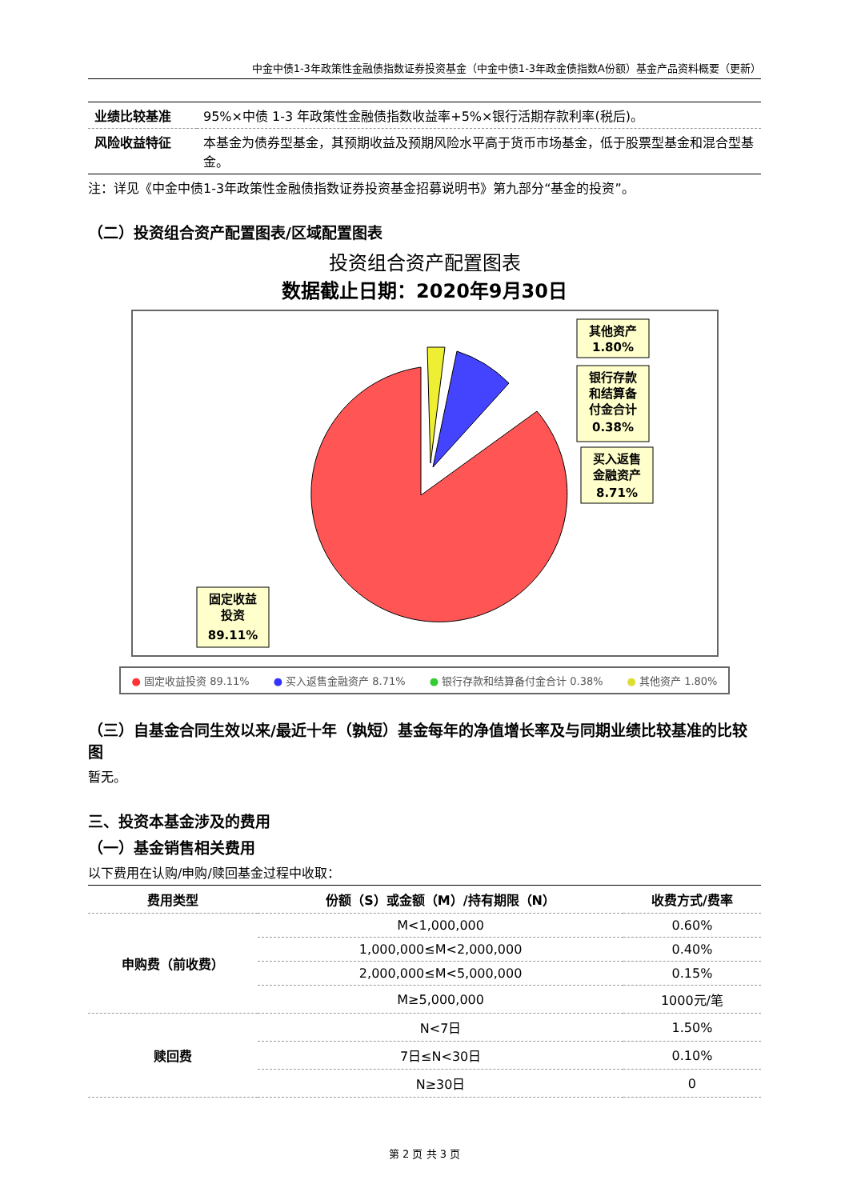中金中债1-3年政策性金融债指数证券投资基金（中金中债1-3年政金债指数A份额）基金产品资料概要（更新）
| 业绩比较基准 | 95%×中债 1-3 年政策性金融债指数收益率+5%×银行活期存款利率(税后)。 |
| 风险收益特征 | 本基金为债券型基金，其预期收益及预期风险水平高于货币市场基金，低于股票型基金和混合型基金。 |
注：详见《中金中债1-3年政策性金融债指数证券投资基金招募说明书》第九部分“基金的投资”。
（二）投资组合资产配置图表/区域配置图表
投资组合资产配置图表
数据截止日期：2020年9月30日
其他资产
1.80%
银行存款
和结算备
付金合计
0.38%
买入返售
金融资产
8.71%
固定收益
投资
89.11%
● 固定收益投资 89.11% ● 买入返售金融资产 8.71% ● 银行存款和结算备付金合计 0.38% ● 其他资产 1.80%
（三）自基金合同生效以来/最近十年（孰短）基金每年的净值增长率及与同期业绩比较基准的比较图
暂无。
三、投资本基金涉及的费用
（一）基金销售相关费用
以下费用在认购/申购/赎回基金过程中收取：
| 费用类型 | 份额（S）或金额（M）/持有期限（N） | 收费方式/费率 |
| --- | --- | --- |
| 申购费（前收费） | M<1,000,000 | 0.60% |
| | 1,000,000≤M<2,000,000 | 0.40% |
| | 2,000,000≤M<5,000,000 | 0.15% |
| | M≥5,000,000 | 1000元/笔 |
| 赎回费 | N<7日 | 1.50% |
| | 7日≤N<30日 | 0.10% |
| | N≥30日 | 0 |
第 2 页 共 3 页